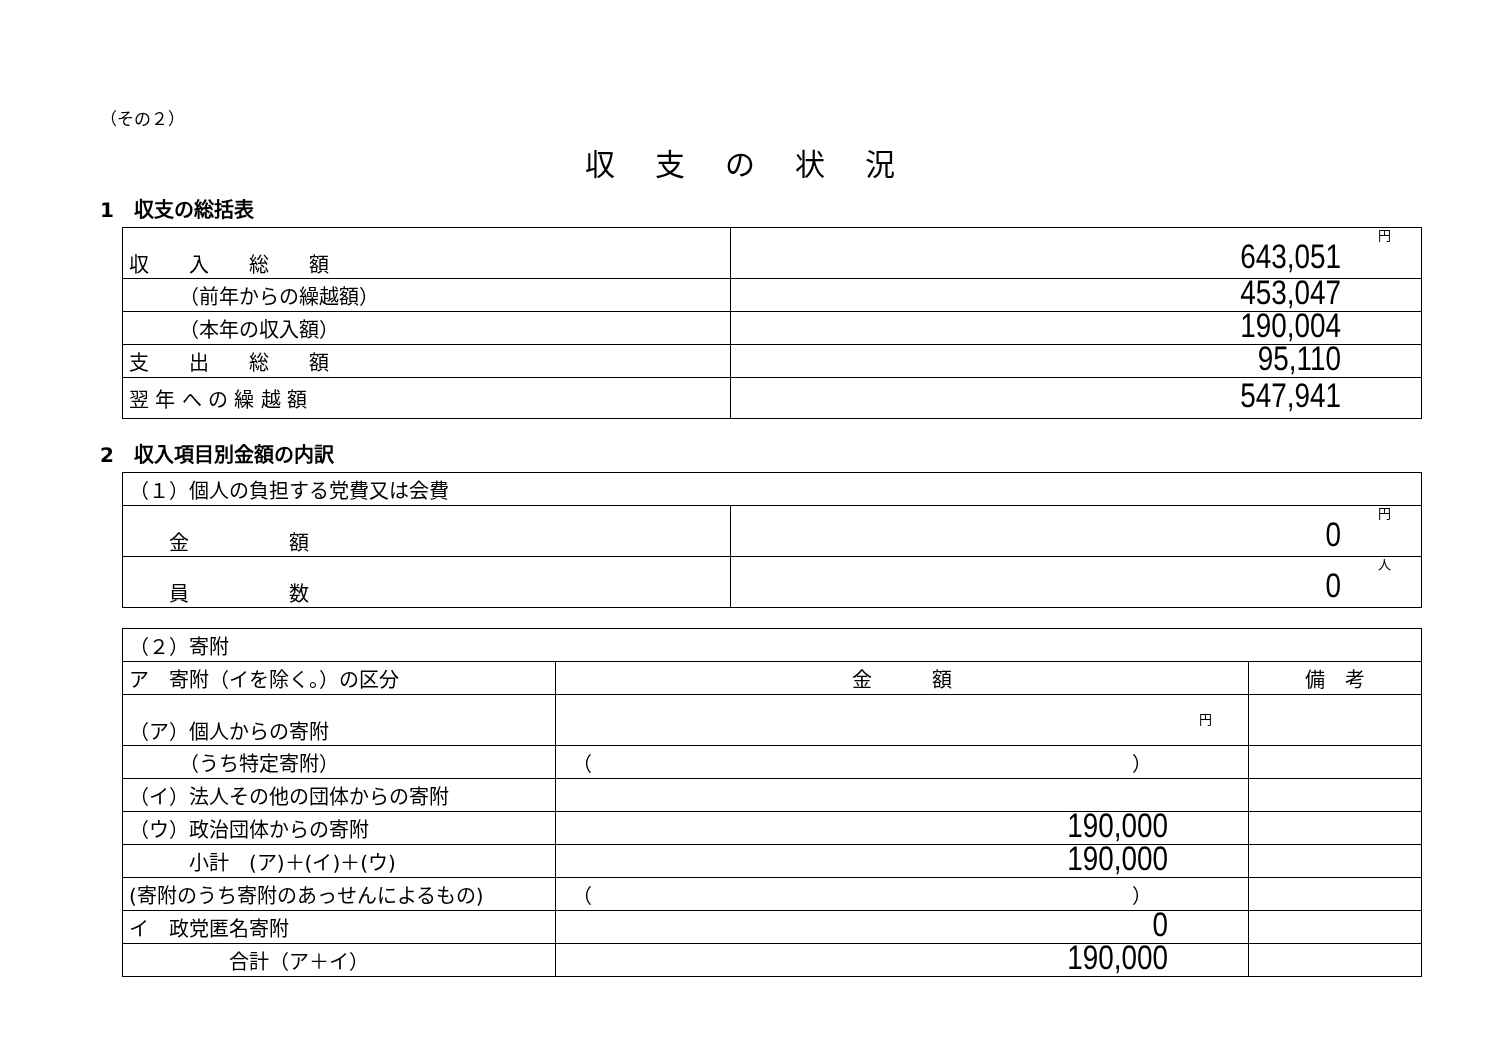（その２）
収支の状況
1　収支の総括表
| 収 入 総 額 | 円 643,051 |
| （前年からの繰越額） | 453,047 |
| （本年の収入額） | 190,004 |
| 支 出 総 額 | 95,110 |
| 翌 年 へ の 繰 越 額 | 547,941 |
2　収入項目別金額の内訳
| （１）個人の負担する党費又は会費 | |
| 金 額 | 円 0 |
| 員 数 | 人 0 |
| （２）寄附 | | |
| ア 寄附（イを除く。）の区分 | 金 額 | 備 考 |
| （ア）個人からの寄附 | 円 | |
| （うち特定寄附） | （ ） | |
| （イ）法人その他の団体からの寄附 | | |
| （ウ）政治団体からの寄附 | 190,000 | |
| 小計 (ア)＋(イ)＋(ウ) | 190,000 | |
| (寄附のうち寄附のあっせんによるもの) | （ ） | |
| イ 政党匿名寄附 | 0 | |
| 合計（ア＋イ） | 190,000 | |